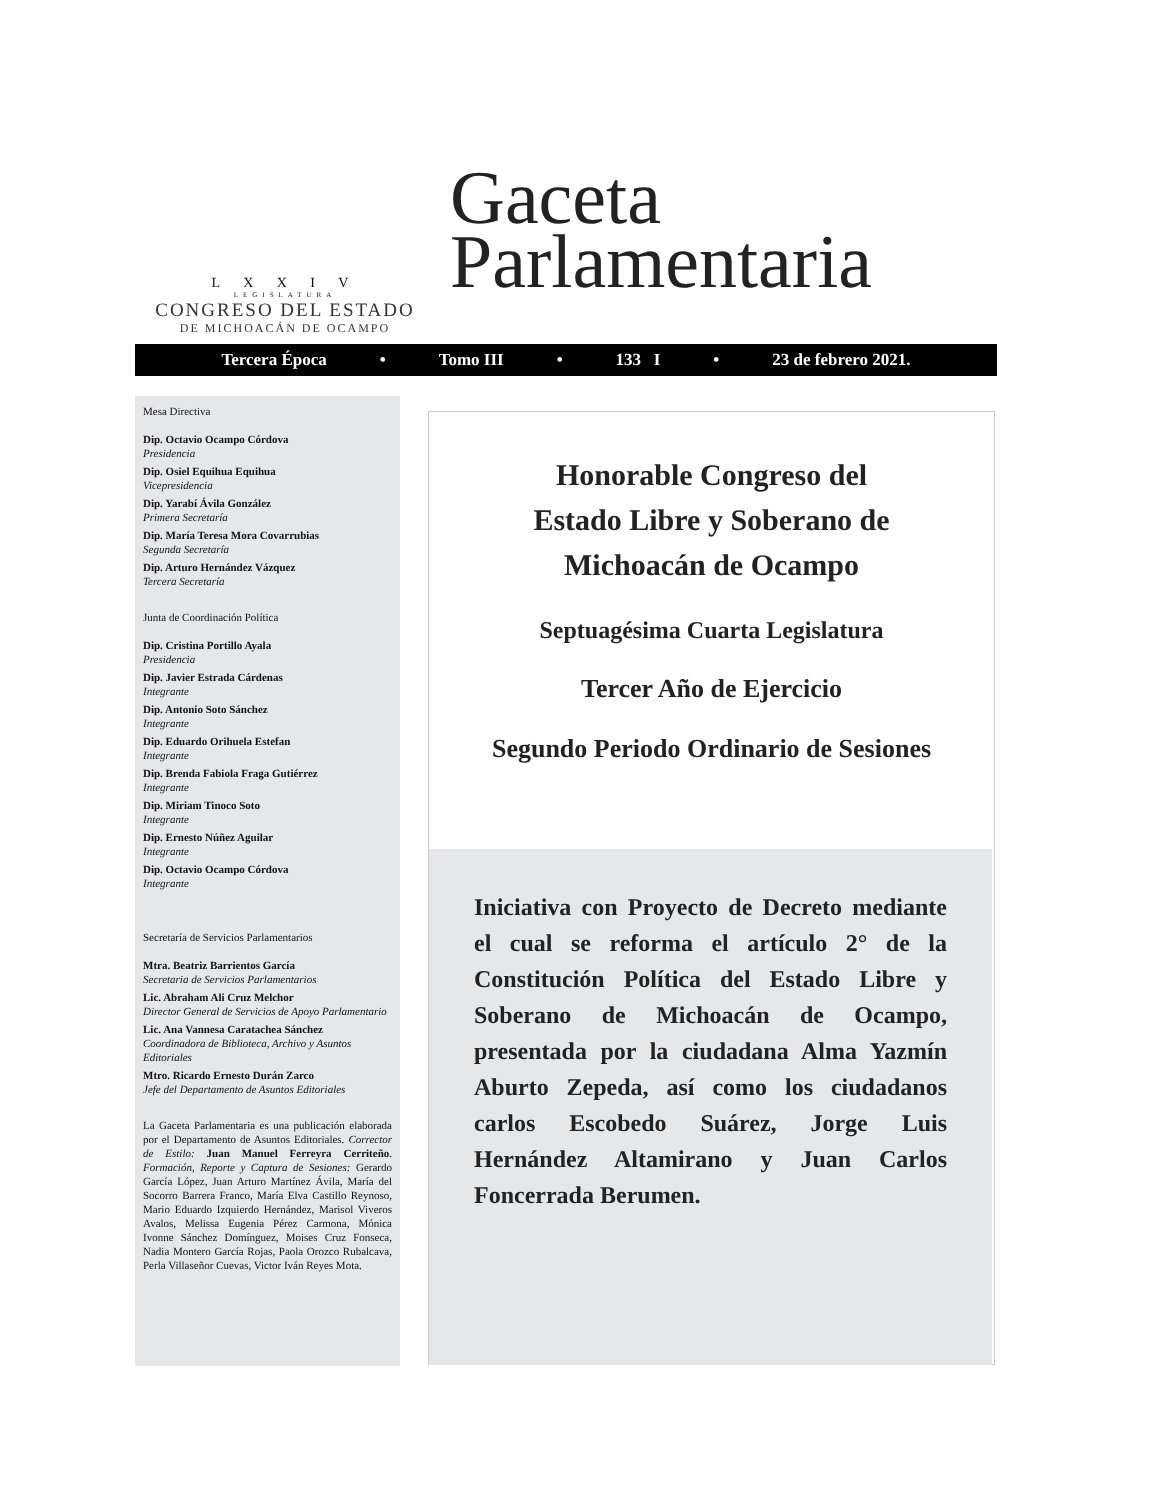L X X I V
LEGISLATURA
CONGRESO DEL ESTADO
DE MICHOACÁN DE OCAMPO
Gaceta
Parlamentaria
Tercera Época • Tomo III • 133 I • 23 de febrero 2021.
Mesa Directiva
Dip. Octavio Ocampo Córdova
Presidencia
Dip. Osiel Equihua Equihua
Vicepresidencia
Dip. Yarabí Ávila González
Primera Secretaría
Dip. María Teresa Mora Covarrubias
Segunda Secretaría
Dip. Arturo Hernández Vázquez
Tercera Secretaría
Junta de Coordinación Política
Dip. Cristina Portillo Ayala
Presidencia
Dip. Javier Estrada Cárdenas
Integrante
Dip. Antonio Soto Sánchez
Integrante
Dip. Eduardo Orihuela Estefan
Integrante
Dip. Brenda Fabiola Fraga Gutiérrez
Integrante
Dip. Miriam Tinoco Soto
Integrante
Dip. Ernesto Núñez Aguilar
Integrante
Dip. Octavio Ocampo Córdova
Integrante
Secretaría de Servicios Parlamentarios
Mtra. Beatriz Barrientos García
Secretaria de Servicios Parlamentarios
Lic. Abraham Ali Cruz Melchor
Director General de Servicios de Apoyo Parlamentario
Lic. Ana Vannesa Caratachea Sánchez
Coordinadora de Biblioteca, Archivo y Asuntos Editoriales
Mtro. Ricardo Ernesto Durán Zarco
Jefe del Departamento de Asuntos Editoriales
La Gaceta Parlamentaria es una publicación elaborada por el Departamento de Asuntos Editoriales. Corrector de Estilo: Juan Manuel Ferreyra Cerriteño. Formación, Reporte y Captura de Sesiones: Gerardo García López, Juan Arturo Martínez Ávila, María del Socorro Barrera Franco, María Elva Castillo Reynoso, Mario Eduardo Izquierdo Hernández, Marisol Viveros Avalos, Melissa Eugenia Pérez Carmona, Mónica Ivonne Sánchez Domínguez, Moises Cruz Fonseca, Nadia Montero García Rojas, Paola Orozco Rubalcava, Perla Villaseñor Cuevas, Victor Iván Reyes Mota.
Honorable Congreso del
Estado Libre y Soberano de
Michoacán de Ocampo
Septuagésima Cuarta Legislatura
Tercer Año de Ejercicio
Segundo Periodo Ordinario de Sesiones
Iniciativa con Proyecto de Decreto mediante el cual se reforma el artículo 2° de la Constitución Política del Estado Libre y Soberano de Michoacán de Ocampo, presentada por la ciudadana Alma Yazmín Aburto Zepeda, así como los ciudadanos carlos Escobedo Suárez, Jorge Luis Hernández Altamirano y Juan Carlos Foncerrada Berumen.